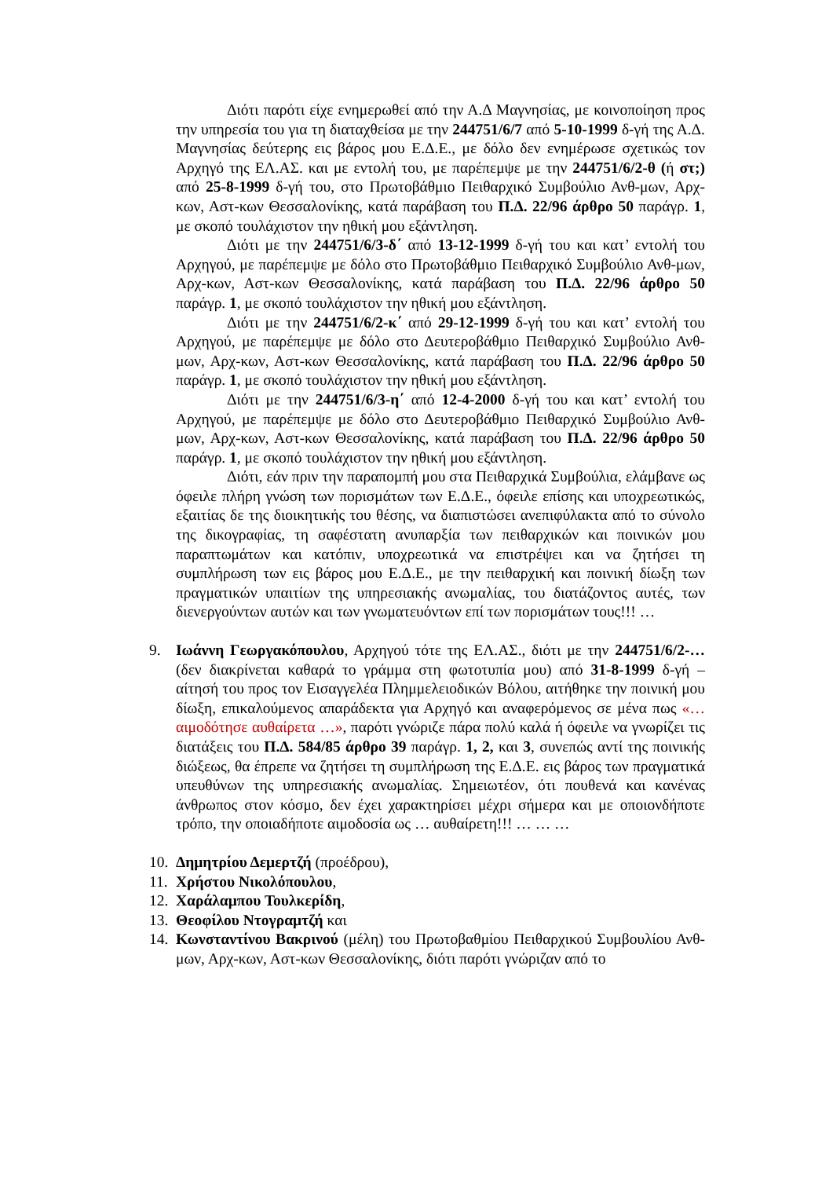Διότι παρότι είχε ενημερωθεί από την Α.Δ Μαγνησίας, με κοινοποίηση προς την υπηρεσία του για τη διαταχθείσα με την 244751/6/7 από 5-10-1999 δ-γή της Α.Δ. Μαγνησίας δεύτερης εις βάρος μου Ε.Δ.Ε., με δόλο δεν ενημέρωσε σχετικώς τον Αρχηγό της ΕΛ.ΑΣ. και με εντολή του, με παρέπεμψε με την 244751/6/2-θ (ή στ;) από 25-8-1999 δ-γή του, στο Πρωτοβάθμιο Πειθαρχικό Συμβούλιο Ανθ-μων, Αρχ-κων, Αστ-κων Θεσσαλονίκης, κατά παράβαση του Π.Δ. 22/96 άρθρο 50 παράγρ. 1, με σκοπό τουλάχιστον την ηθική μου εξάντληση.
Διότι με την 244751/6/3-δ΄ από 13-12-1999 δ-γή του και κατ’ εντολή του Αρχηγού, με παρέπεμψε με δόλο στο Πρωτοβάθμιο Πειθαρχικό Συμβούλιο Ανθ-μων, Αρχ-κων, Αστ-κων Θεσσαλονίκης, κατά παράβαση του Π.Δ. 22/96 άρθρο 50 παράγρ. 1, με σκοπό τουλάχιστον την ηθική μου εξάντληση.
Διότι με την 244751/6/2-κ΄ από 29-12-1999 δ-γή του και κατ’ εντολή του Αρχηγού, με παρέπεμψε με δόλο στο Δευτεροβάθμιο Πειθαρχικό Συμβούλιο Ανθ-μων, Αρχ-κων, Αστ-κων Θεσσαλονίκης, κατά παράβαση του Π.Δ. 22/96 άρθρο 50 παράγρ. 1, με σκοπό τουλάχιστον την ηθική μου εξάντληση.
Διότι με την 244751/6/3-η΄ από 12-4-2000 δ-γή του και κατ’ εντολή του Αρχηγού, με παρέπεμψε με δόλο στο Δευτεροβάθμιο Πειθαρχικό Συμβούλιο Ανθ-μων, Αρχ-κων, Αστ-κων Θεσσαλονίκης, κατά παράβαση του Π.Δ. 22/96 άρθρο 50 παράγρ. 1, με σκοπό τουλάχιστον την ηθική μου εξάντληση.
Διότι, εάν πριν την παραπομπή μου στα Πειθαρχικά Συμβούλια, ελάμβανε ως όφειλε πλήρη γνώση των πορισμάτων των Ε.Δ.Ε., όφειλε επίσης και υποχρεωτικώς, εξαιτίας δε της διοικητικής του θέσης, να διαπιστώσει ανεπιφύλακτα από το σύνολο της δικογραφίας, τη σαφέστατη ανυπαρξία των πειθαρχικών και ποινικών μου παραπτωμάτων και κατόπιν, υποχρεωτικά να επιστρέψει και να ζητήσει τη συμπλήρωση των εις βάρος μου Ε.Δ.Ε., με την πειθαρχική και ποινική δίωξη των πραγματικών υπαιτίων της υπηρεσιακής ανωμαλίας, του διατάζοντος αυτές, των διενεργούντων αυτών και των γνωματευόντων επί των πορισμάτων τους!!! …
9. Ιωάννη Γεωργακόπουλου, Αρχηγού τότε της ΕΛ.ΑΣ., διότι με την 244751/6/2-… (δεν διακρίνεται καθαρά το γράμμα στη φωτοτυπία μου) από 31-8-1999 δ-γή – αίτησή του προς τον Εισαγγελέα Πλημμελειοδικών Βόλου, αιτήθηκε την ποινική μου δίωξη, επικαλούμενος απαράδεκτα για Αρχηγό και αναφερόμενος σε μένα πως «… αιμοδότησε αυθαίρετα …», παρότι γνώριζε πάρα πολύ καλά ή όφειλε να γνωρίζει τις διατάξεις του Π.Δ. 584/85 άρθρο 39 παράγρ. 1, 2, και 3, συνεπώς αντί της ποινικής διώξεως, θα έπρεπε να ζητήσει τη συμπλήρωση της Ε.Δ.Ε. εις βάρος των πραγματικά υπευθύνων της υπηρεσιακής ανωμαλίας. Σημειωτέον, ότι πουθενά και κανένας άνθρωπος στον κόσμο, δεν έχει χαρακτηρίσει μέχρι σήμερα και με οποιονδήποτε τρόπο, την οποιαδήποτε αιμοδοσία ως … αυθαίρετη!!! … … …
10. Δημητρίου Δεμερτζή (προέδρου),
11. Χρήστου Νικολόπουλου,
12. Χαράλαμπου Τουλκερίδη,
13. Θεοφίλου Ντογραμτζή και
14. Κωνσταντίνου Βακρινού (μέλη) του Πρωτοβαθμίου Πειθαρχικού Συμβουλίου Ανθ-μων, Αρχ-κων, Αστ-κων Θεσσαλονίκης, διότι παρότι γνώριζαν από το